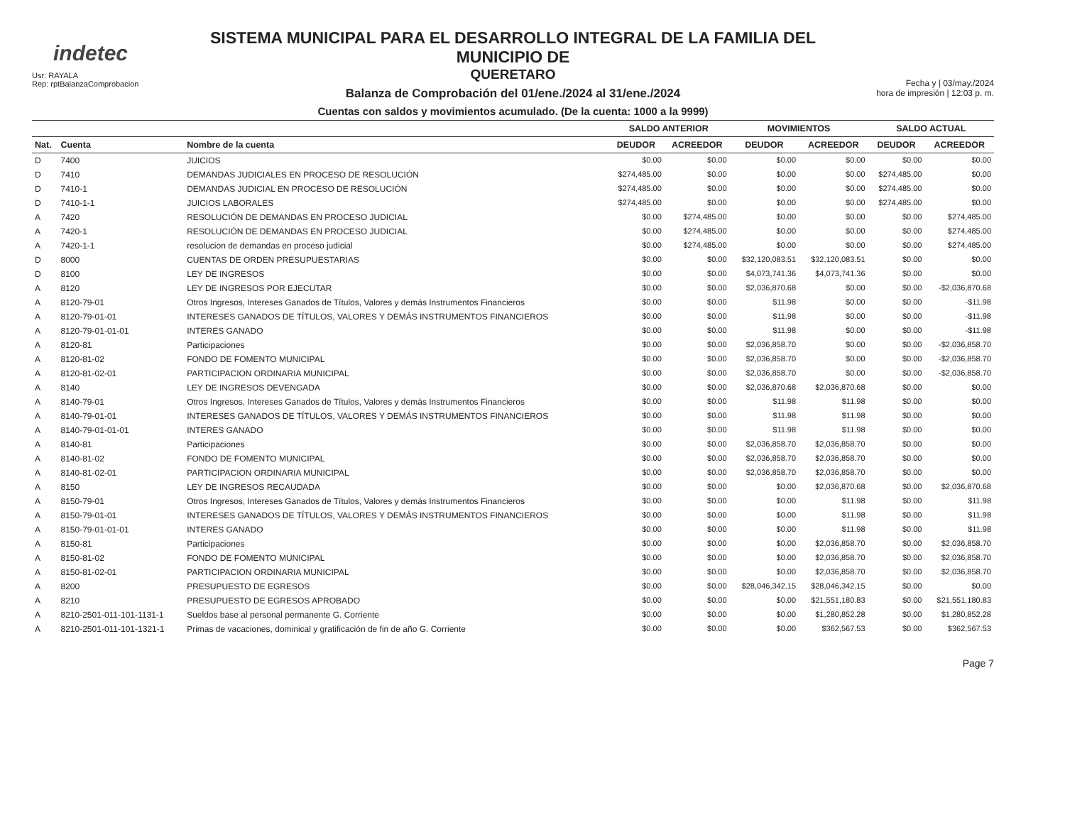indetec
Usr: RAYALA
Rep: rptBalanzaComprobacion
SISTEMA MUNICIPAL PARA EL DESARROLLO INTEGRAL DE LA FAMILIA DEL MUNICIPIO DE
QUERETARO
Balanza de Comprobación del 01/ene./2024 al 31/ene./2024
Cuentas con saldos y movimientos acumulado. (De la cuenta: 1000 a la 9999)
Fecha y | 03/may./2024
hora de impresión | 12:03 p. m.
| | | | SALDO ANTERIOR | | MOVIMIENTOS | | SALDO ACTUAL | |
| --- | --- | --- | --- | --- | --- | --- | --- | --- |
| Nat. | Cuenta | Nombre de la cuenta | DEUDOR | ACREEDOR | DEUDOR | ACREEDOR | DEUDOR | ACREEDOR |
| D | 7400 | JUICIOS | $0.00 | $0.00 | $0.00 | $0.00 | $0.00 | $0.00 |
| D | 7410 | DEMANDAS JUDICIALES EN PROCESO DE RESOLUCIÓN | $274,485.00 | $0.00 | $0.00 | $0.00 | $274,485.00 | $0.00 |
| D | 7410-1 | DEMANDAS JUDICIAL EN PROCESO DE RESOLUCIÓN | $274,485.00 | $0.00 | $0.00 | $0.00 | $274,485.00 | $0.00 |
| D | 7410-1-1 | JUICIOS LABORALES | $274,485.00 | $0.00 | $0.00 | $0.00 | $274,485.00 | $0.00 |
| A | 7420 | RESOLUCIÓN DE DEMANDAS EN PROCESO JUDICIAL | $0.00 | $274,485.00 | $0.00 | $0.00 | $0.00 | $274,485.00 |
| A | 7420-1 | RESOLUCIÓN DE DEMANDAS EN PROCESO JUDICIAL | $0.00 | $274,485.00 | $0.00 | $0.00 | $0.00 | $274,485.00 |
| A | 7420-1-1 | resolucion de demandas en proceso judicial | $0.00 | $274,485.00 | $0.00 | $0.00 | $0.00 | $274,485.00 |
| D | 8000 | CUENTAS DE ORDEN PRESUPUESTARIAS | $0.00 | $0.00 | $32,120,083.51 | $32,120,083.51 | $0.00 | $0.00 |
| D | 8100 | LEY DE INGRESOS | $0.00 | $0.00 | $4,073,741.36 | $4,073,741.36 | $0.00 | $0.00 |
| A | 8120 | LEY DE INGRESOS POR EJECUTAR | $0.00 | $0.00 | $2,036,870.68 | $0.00 | $0.00 | -$2,036,870.68 |
| A | 8120-79-01 | Otros Ingresos, Intereses Ganados de Títulos, Valores y demás Instrumentos Financieros | $0.00 | $0.00 | $11.98 | $0.00 | $0.00 | -$11.98 |
| A | 8120-79-01-01 | INTERESES GANADOS DE TÍTULOS, VALORES Y DEMÁS INSTRUMENTOS FINANCIEROS | $0.00 | $0.00 | $11.98 | $0.00 | $0.00 | -$11.98 |
| A | 8120-79-01-01-01 | INTERES GANADO | $0.00 | $0.00 | $11.98 | $0.00 | $0.00 | -$11.98 |
| A | 8120-81 | Participaciones | $0.00 | $0.00 | $2,036,858.70 | $0.00 | $0.00 | -$2,036,858.70 |
| A | 8120-81-02 | FONDO DE FOMENTO MUNICIPAL | $0.00 | $0.00 | $2,036,858.70 | $0.00 | $0.00 | -$2,036,858.70 |
| A | 8120-81-02-01 | PARTICIPACION ORDINARIA MUNICIPAL | $0.00 | $0.00 | $2,036,858.70 | $0.00 | $0.00 | -$2,036,858.70 |
| A | 8140 | LEY DE INGRESOS DEVENGADA | $0.00 | $0.00 | $2,036,870.68 | $2,036,870.68 | $0.00 | $0.00 |
| A | 8140-79-01 | Otros Ingresos, Intereses Ganados de Títulos, Valores y demás Instrumentos Financieros | $0.00 | $0.00 | $11.98 | $11.98 | $0.00 | $0.00 |
| A | 8140-79-01-01 | INTERESES GANADOS DE TÍTULOS, VALORES Y DEMÁS INSTRUMENTOS FINANCIEROS | $0.00 | $0.00 | $11.98 | $11.98 | $0.00 | $0.00 |
| A | 8140-79-01-01-01 | INTERES GANADO | $0.00 | $0.00 | $11.98 | $11.98 | $0.00 | $0.00 |
| A | 8140-81 | Participaciones | $0.00 | $0.00 | $2,036,858.70 | $2,036,858.70 | $0.00 | $0.00 |
| A | 8140-81-02 | FONDO DE FOMENTO MUNICIPAL | $0.00 | $0.00 | $2,036,858.70 | $2,036,858.70 | $0.00 | $0.00 |
| A | 8140-81-02-01 | PARTICIPACION ORDINARIA MUNICIPAL | $0.00 | $0.00 | $2,036,858.70 | $2,036,858.70 | $0.00 | $0.00 |
| A | 8150 | LEY DE INGRESOS RECAUDADA | $0.00 | $0.00 | $0.00 | $2,036,870.68 | $0.00 | $2,036,870.68 |
| A | 8150-79-01 | Otros Ingresos, Intereses Ganados de Títulos, Valores y demás Instrumentos Financieros | $0.00 | $0.00 | $0.00 | $11.98 | $0.00 | $11.98 |
| A | 8150-79-01-01 | INTERESES GANADOS DE TÍTULOS, VALORES Y DEMÁS INSTRUMENTOS FINANCIEROS | $0.00 | $0.00 | $0.00 | $11.98 | $0.00 | $11.98 |
| A | 8150-79-01-01-01 | INTERES GANADO | $0.00 | $0.00 | $0.00 | $11.98 | $0.00 | $11.98 |
| A | 8150-81 | Participaciones | $0.00 | $0.00 | $0.00 | $2,036,858.70 | $0.00 | $2,036,858.70 |
| A | 8150-81-02 | FONDO DE FOMENTO MUNICIPAL | $0.00 | $0.00 | $0.00 | $2,036,858.70 | $0.00 | $2,036,858.70 |
| A | 8150-81-02-01 | PARTICIPACION ORDINARIA MUNICIPAL | $0.00 | $0.00 | $0.00 | $2,036,858.70 | $0.00 | $2,036,858.70 |
| A | 8200 | PRESUPUESTO DE EGRESOS | $0.00 | $0.00 | $28,046,342.15 | $28,046,342.15 | $0.00 | $0.00 |
| A | 8210 | PRESUPUESTO DE EGRESOS APROBADO | $0.00 | $0.00 | $0.00 | $21,551,180.83 | $0.00 | $21,551,180.83 |
| A | 8210-2501-011-101-1131-1 | Sueldos base al personal permanente G. Corriente | $0.00 | $0.00 | $0.00 | $1,280,852.28 | $0.00 | $1,280,852.28 |
| A | 8210-2501-011-101-1321-1 | Primas de vacaciones, dominical y gratificación de fin de año G. Corriente | $0.00 | $0.00 | $0.00 | $362,567.53 | $0.00 | $362,567.53 |
Page 7